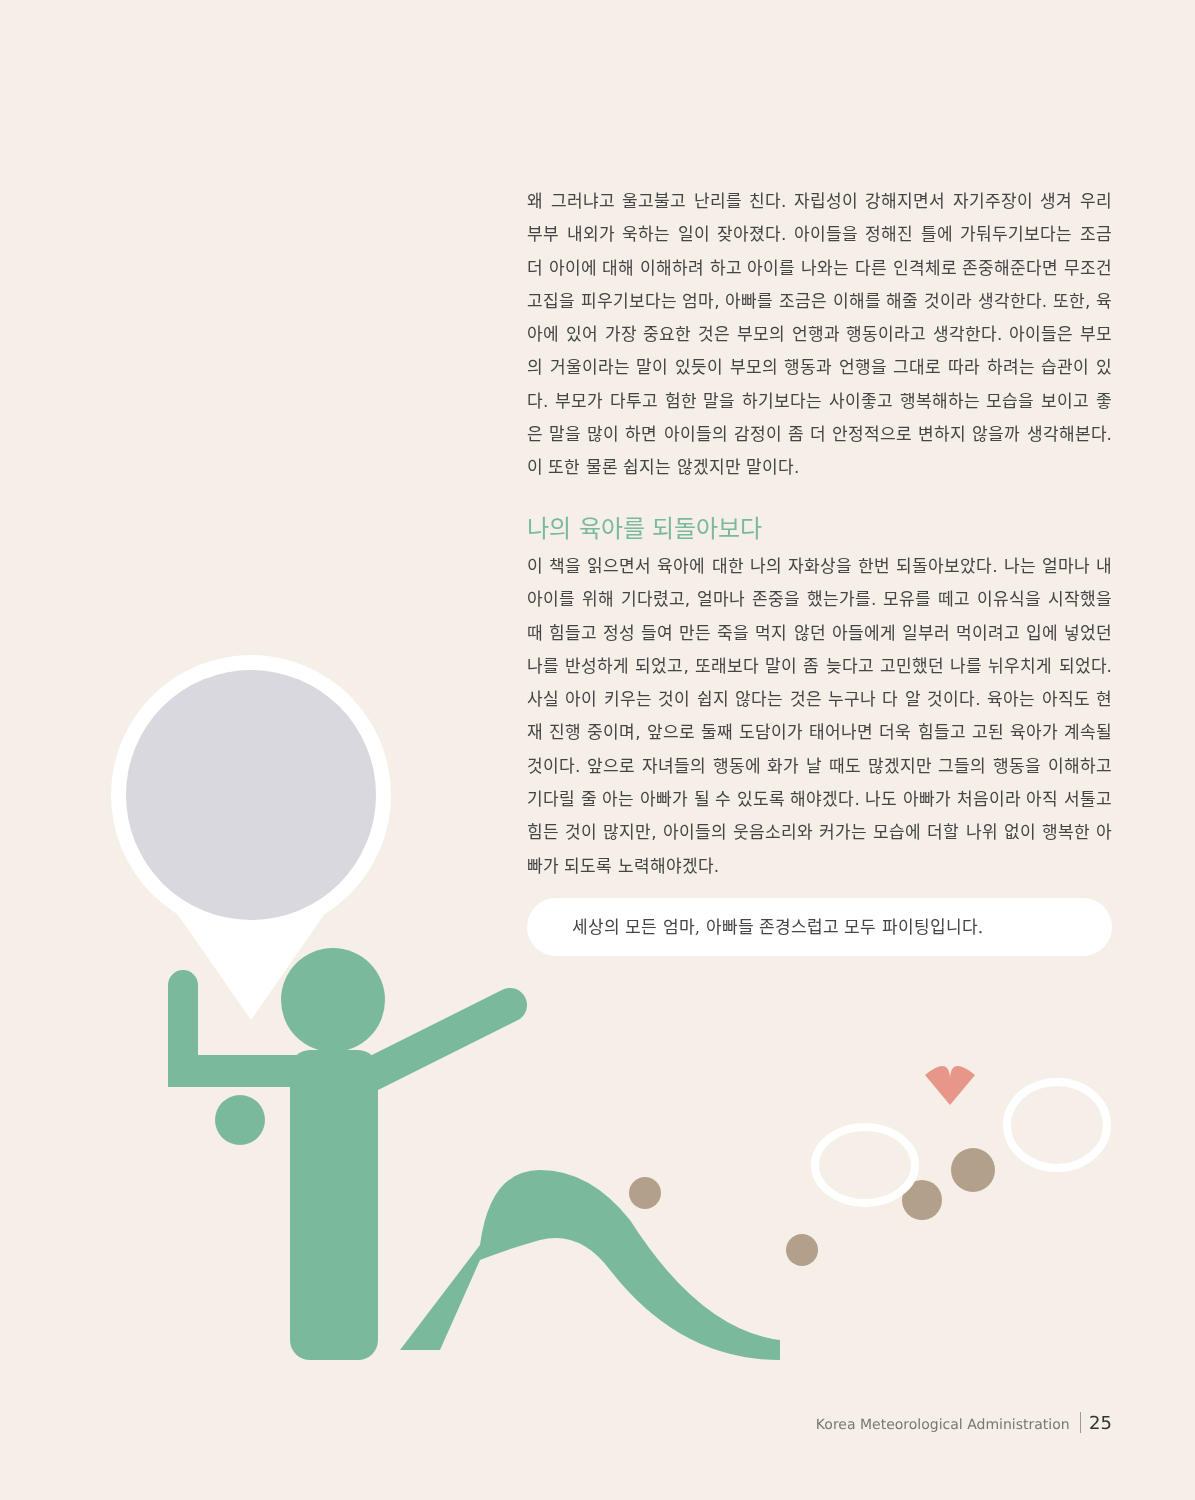왜 그러냐고 울고불고 난리를 친다. 자립성이 강해지면서 자기주장이 생겨 우리 부부 내외가 욱하는 일이 잦아졌다. 아이들을 정해진 틀에 가둬두기보다는 조금 더 아이에 대해 이해하려 하고 아이를 나와는 다른 인격체로 존중해준다면 무조건 고집을 피우기보다는 엄마, 아빠를 조금은 이해를 해줄 것이라 생각한다. 또한, 육아에 있어 가장 중요한 것은 부모의 언행과 행동이라고 생각한다. 아이들은 부모의 거울이라는 말이 있듯이 부모의 행동과 언행을 그대로 따라 하려는 습관이 있다. 부모가 다투고 험한 말을 하기보다는 사이좋고 행복해하는 모습을 보이고 좋은 말을 많이 하면 아이들의 감정이 좀 더 안정적으로 변하지 않을까 생각해본다. 이 또한 물론 쉽지는 않겠지만 말이다.
나의 육아를 되돌아보다
이 책을 읽으면서 육아에 대한 나의 자화상을 한번 되돌아보았다. 나는 얼마나 내 아이를 위해 기다렸고, 얼마나 존중을 했는가를. 모유를 떼고 이유식을 시작했을 때 힘들고 정성 들여 만든 죽을 먹지 않던 아들에게 일부러 먹이려고 입에 넣었던 나를 반성하게 되었고, 또래보다 말이 좀 늦다고 고민했던 나를 뉘우치게 되었다. 사실 아이 키우는 것이 쉽지 않다는 것은 누구나 다 알 것이다. 육아는 아직도 현재 진행 중이며, 앞으로 둘째 도담이가 태어나면 더욱 힘들고 고된 육아가 계속될 것이다. 앞으로 자녀들의 행동에 화가 날 때도 많겠지만 그들의 행동을 이해하고 기다릴 줄 아는 아빠가 될 수 있도록 해야겠다. 나도 아빠가 처음이라 아직 서툴고 힘든 것이 많지만, 아이들의 웃음소리와 커가는 모습에 더할 나위 없이 행복한 아빠가 되도록 노력해야겠다.
세상의 모든 엄마, 아빠들 존경스럽고 모두 파이팅입니다.
Korea Meteorological Administration 25